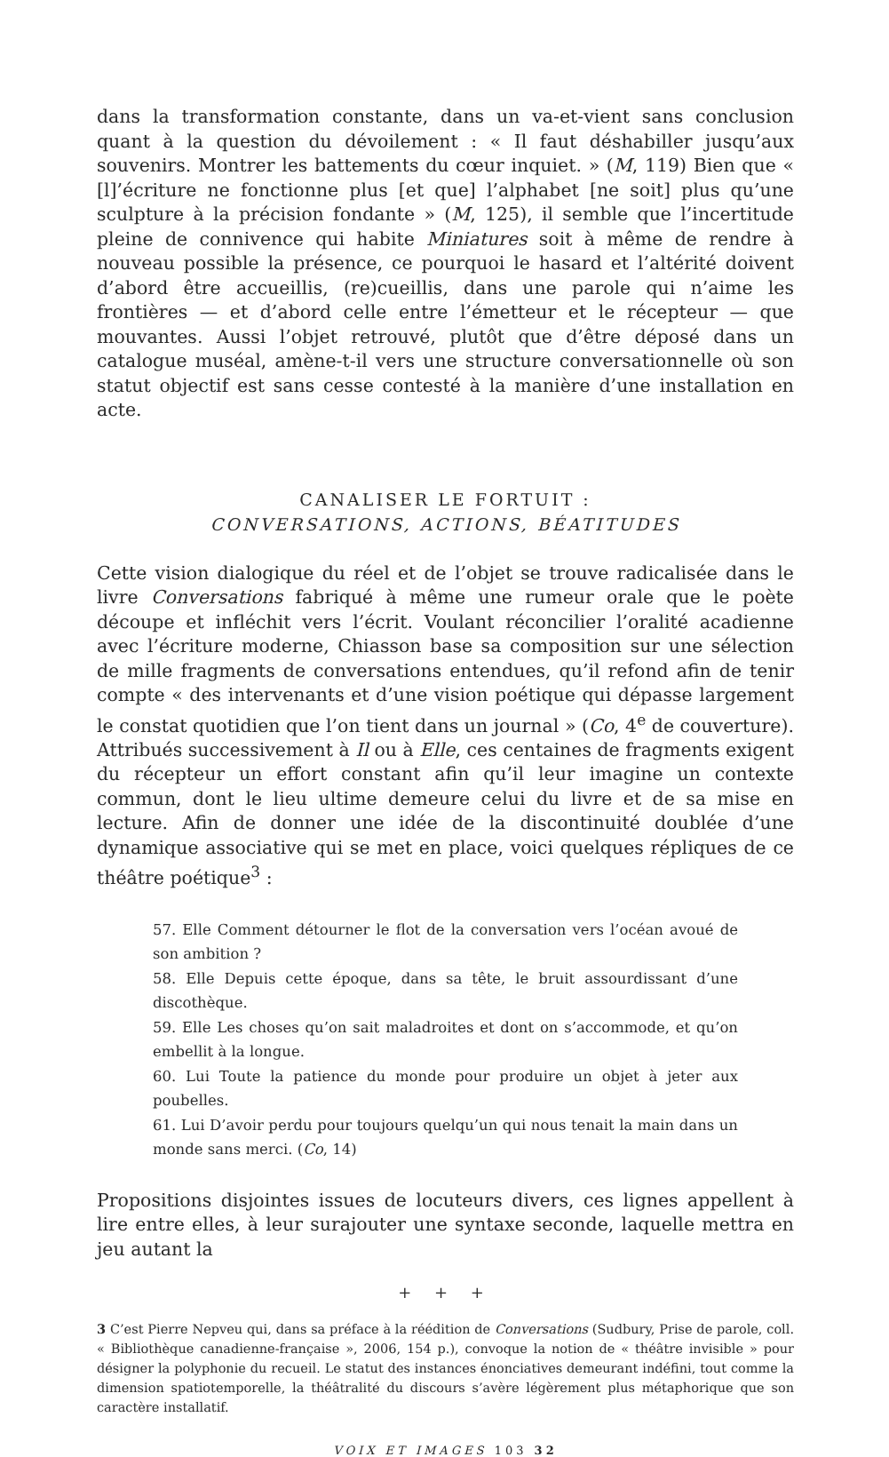dans la transformation constante, dans un va-et-vient sans conclusion quant à la question du dévoilement : « Il faut déshabiller jusqu’aux souvenirs. Montrer les battements du cœur inquiet. » (M, 119) Bien que « [l]’écriture ne fonctionne plus [et que] l’alphabet [ne soit] plus qu’une sculpture à la précision fondante » (M, 125), il semble que l’incertitude pleine de connivence qui habite Miniatures soit à même de rendre à nouveau possible la présence, ce pourquoi le hasard et l’altérité doivent d’abord être accueillis, (re)cueillis, dans une parole qui n’aime les frontières — et d’abord celle entre l’émetteur et le récepteur — que mouvantes. Aussi l’objet retrouvé, plutôt que d’être déposé dans un catalogue muséal, amène-t-il vers une structure conversationnelle où son statut objectif est sans cesse contesté à la manière d’une installation en acte.
CANALISER LE FORTUIT :
CONVERSATIONS, ACTIONS, BÉATITUDES
Cette vision dialogique du réel et de l’objet se trouve radicalisée dans le livre Conver­sations fabriqué à même une rumeur orale que le poète découpe et infléchit vers l’écrit. Voulant réconcilier l’oralité acadienne avec l’écriture moderne, Chiasson base sa composition sur une sélection de mille fragments de conversations entendues, qu’il refond afin de tenir compte « des intervenants et d’une vision poétique qui dépasse largement le constat quotidien que l’on tient dans un journal » (Co, 4<sup>e</sup> de couverture). Attribués successivement à Il ou à Elle, ces centaines de fragments exigent du récepteur un effort constant afin qu’il leur imagine un contexte commun, dont le lieu ultime demeure celui du livre et de sa mise en lecture. Afin de donner une idée de la discontinuité doublée d’une dynamique associative qui se met en place, voici quelques répliques de ce théâtre poétique<sup>3</sup> :
57. Elle Comment détourner le flot de la conversation vers l’océan avoué de son ambition ?
58. Elle Depuis cette époque, dans sa tête, le bruit assourdissant d’une discothèque.
59. Elle Les choses qu’on sait maladroites et dont on s’accommode, et qu’on embellit à la longue.
60. Lui Toute la patience du monde pour produire un objet à jeter aux poubelles.
61. Lui D’avoir perdu pour toujours quelqu’un qui nous tenait la main dans un monde sans merci. (Co, 14)
Propositions disjointes issues de locuteurs divers, ces lignes appellent à lire entre elles, à leur surajouter une syntaxe seconde, laquelle mettra en jeu autant la
+ + +
3 C’est Pierre Nepveu qui, dans sa préface à la réédition de Conversations (Sudbury, Prise de parole, coll. « Bibliothèque canadienne-française », 2006, 154 p.), convoque la notion de « théâtre invisible » pour désigner la polyphonie du recueil. Le statut des instances énonciatives demeurant indéfini, tout comme la dimension spatio­temporelle, la théâtralité du discours s’avère légèrement plus métaphorique que son caractère installatif.
VOIX ET IMAGES 103 32